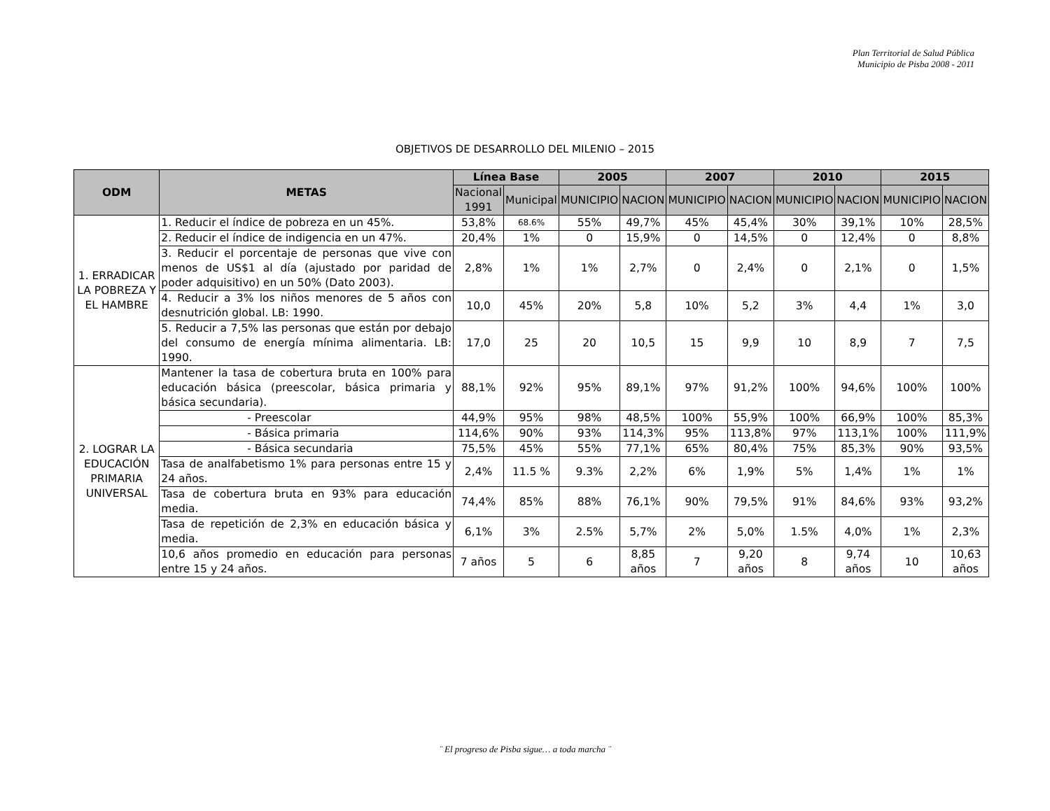Plan Territorial de Salud Pública
Municipio de Pisba 2008 - 2011
OBJETIVOS DE DESARROLLO DEL MILENIO – 2015
| ODM | METAS | Línea Base | | 2005 | | 2007 | | 2010 | | 2015 | |
| --- | --- | --- | --- | --- | --- | --- | --- | --- | --- | --- | --- |
| | | Nacional 1991 | Municipal | MUNICIPIO | NACION | MUNICIPIO | NACION | MUNICIPIO | NACION | MUNICIPIO | NACION |
| 1. ERRADICAR LA POBREZA Y EL HAMBRE | 1. Reducir el índice de pobreza en un 45%. | 53,8% | 68.6% | 55% | 49,7% | 45% | 45,4% | 30% | 39,1% | 10% | 28,5% |
| | 2. Reducir el índice de indigencia en un 47%. | 20,4% | 1% | 0 | 15,9% | 0 | 14,5% | 0 | 12,4% | 0 | 8,8% |
| | 3. Reducir el porcentaje de personas que vive con menos de US$1 al día (ajustado por paridad de poder adquisitivo) en un 50% (Dato 2003). | 2,8% | 1% | 1% | 2,7% | 0 | 2,4% | 0 | 2,1% | 0 | 1,5% |
| | 4. Reducir a 3% los niños menores de 5 años con desnutrición global. LB: 1990. | 10,0 | 45% | 20% | 5,8 | 10% | 5,2 | 3% | 4,4 | 1% | 3,0 |
| | 5. Reducir a 7,5% las personas que están por debajo del consumo de energía mínima alimentaria. LB: 1990. | 17,0 | 25 | 20 | 10,5 | 15 | 9,9 | 10 | 8,9 | 7 | 7,5 |
| 2. LOGRAR LA EDUCACIÓN PRIMARIA UNIVERSAL | Mantener la tasa de cobertura bruta en 100% para educación básica (preescolar, básica primaria y básica secundaria). | 88,1% | 92% | 95% | 89,1% | 97% | 91,2% | 100% | 94,6% | 100% | 100% |
| | - Preescolar | 44,9% | 95% | 98% | 48,5% | 100% | 55,9% | 100% | 66,9% | 100% | 85,3% |
| | - Básica primaria | 114,6% | 90% | 93% | 114,3% | 95% | 113,8% | 97% | 113,1% | 100% | 111,9% |
| | - Básica secundaria | 75,5% | 45% | 55% | 77,1% | 65% | 80,4% | 75% | 85,3% | 90% | 93,5% |
| | Tasa de analfabetismo 1% para personas entre 15 y 24 años. | 2,4% | 11.5 % | 9.3% | 2,2% | 6% | 1,9% | 5% | 1,4% | 1% | 1% |
| | Tasa de cobertura bruta en 93% para educación media. | 74,4% | 85% | 88% | 76,1% | 90% | 79,5% | 91% | 84,6% | 93% | 93,2% |
| | Tasa de repetición de 2,3% en educación básica y media. | 6,1% | 3% | 2.5% | 5,7% | 2% | 5,0% | 1.5% | 4,0% | 1% | 2,3% |
| | 10,6 años promedio en educación para personas entre 15 y 24 años. | 7 años | 5 | 6 | 8,85 años | 7 | 9,20 años | 8 | 9,74 años | 10 | 10,63 años |
¨ El progreso de Pisba sigue… a toda marcha ¨